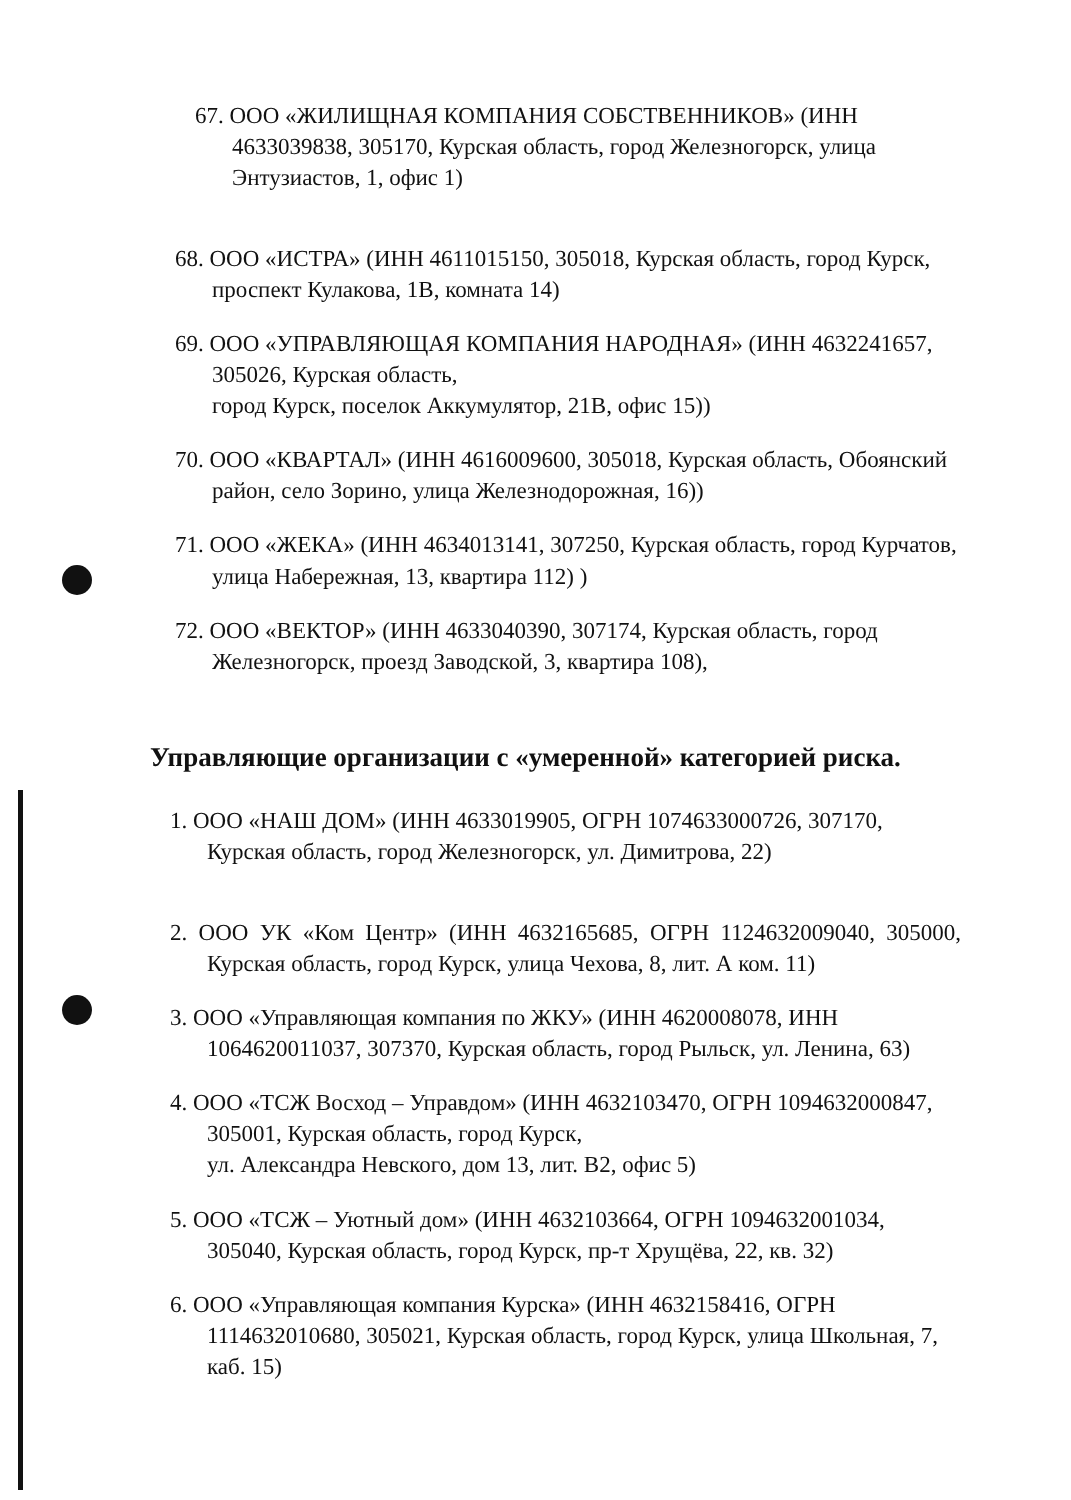67. ООО «ЖИЛИЩНАЯ КОМПАНИЯ СОБСТВЕННИКОВ» (ИНН 4633039838, 305170, Курская область, город Железногорск, улица Энтузиастов, 1, офис 1)
68. ООО «ИСТРА» (ИНН 4611015150, 305018, Курская область, город Курск, проспект Кулакова, 1В, комната 14)
69. ООО «УПРАВЛЯЮЩАЯ КОМПАНИЯ НАРОДНАЯ» (ИНН 4632241657, 305026, Курская область,
город Курск, поселок Аккумулятор, 21В, офис 15))
70. ООО «КВАРТАЛ» (ИНН 4616009600, 305018, Курская область, Обоянский район, село Зорино, улица Железнодорожная, 16))
71. ООО «ЖЕКА» (ИНН 4634013141, 307250, Курская область, город Курчатов, улица Набережная, 13, квартира 112) )
72. ООО «ВЕКТОР» (ИНН 4633040390, 307174, Курская область, город Железногорск, проезд Заводской, 3, квартира 108),
Управляющие организации с «умеренной» категорией риска.
1. ООО «НАШ ДОМ» (ИНН 4633019905, ОГРН 1074633000726, 307170, Курская область, город Железногорск, ул. Димитрова, 22)
2. ООО УК «Ком Центр» (ИНН 4632165685, ОГРН 1124632009040, 305000, Курская область, город Курск, улица Чехова, 8, лит. А ком. 11)
3. ООО «Управляющая компания по ЖКУ» (ИНН 4620008078, ИНН 1064620011037, 307370, Курская область, город Рыльск, ул. Ленина, 63)
4. ООО «ТСЖ Восход – Управдом» (ИНН 4632103470, ОГРН 1094632000847, 305001, Курская область, город Курск,
ул. Александра Невского, дом 13, лит. В2, офис 5)
5. ООО «ТСЖ – Уютный дом» (ИНН 4632103664, ОГРН 1094632001034, 305040, Курская область, город Курск, пр-т Хрущёва, 22, кв. 32)
6. ООО «Управляющая компания Курска» (ИНН 4632158416, ОГРН 1114632010680, 305021, Курская область, город Курск, улица Школьная, 7, каб. 15)